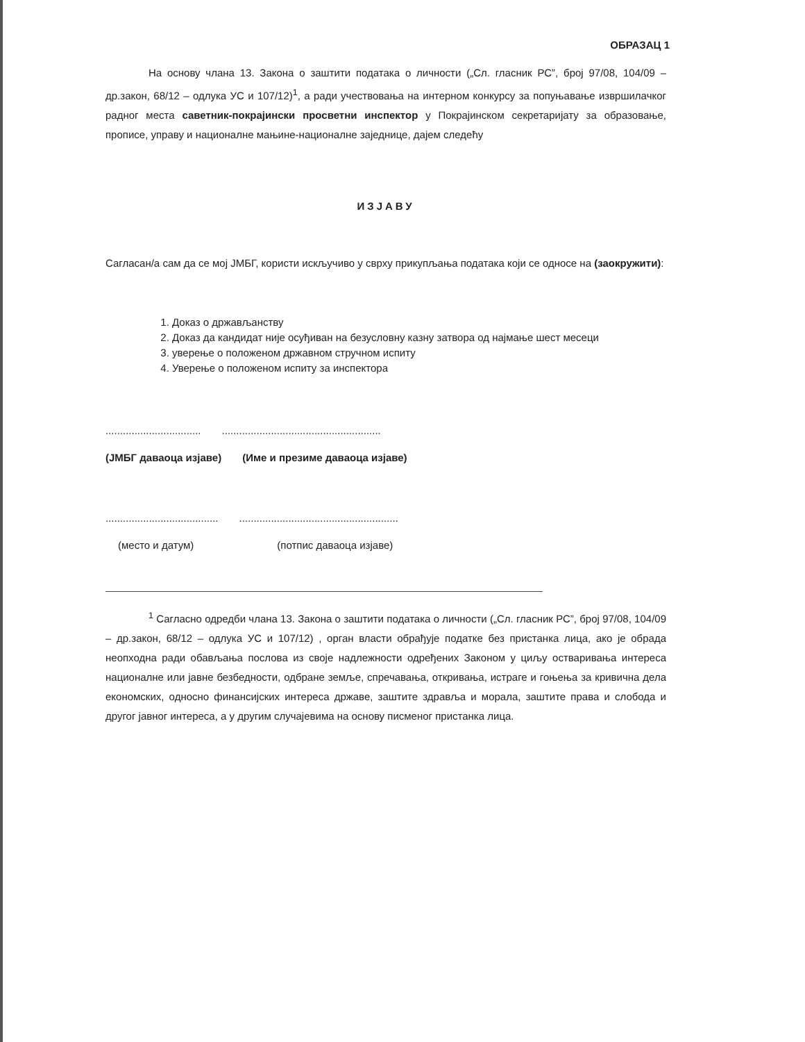ОБРАЗАЦ 1
На основу члана 13. Закона о заштити података о личности („Сл. гласник РС”, број 97/08, 104/09 – др.закон, 68/12 – одлука УС и 107/12)<sup>1</sup>, а ради учествовања на интерном конкурсу за попуњавање извршилачког радног места саветник-покрајински просветни инспектор у Покрајинском секретаријату за образовање, прописе, управу и националне мањине-националне заједнице, дајем следећу
ИЗЈАВУ
Сагласан/а сам да се мој ЈМБГ, користи искључиво у сврху прикупљања података који се односе на (заокружити):
1. Доказ о држављанству
2. Доказ да кандидат није осуђиван на безусловну казну затвора од најмање шест месеци
3. уверење о положеном државном стручном испиту
4. Уверење о положеном испиту за инспектора
........................................................................................
(ЈМБГ даваоца изјаве) (Име и презиме даваоца изјаве)
..............................................................................................
(место и датум) (потпис даваоца изјаве)
<sup>1</sup> Сагласно одредби члана 13. Закона о заштити података о личности („Сл. гласник РС”, број 97/08, 104/09 – др.закон, 68/12 – одлука УС и 107/12) , орган власти обрађује податке без пристанка лица, ако је обрада неопходна ради обављања послова из своје надлежности одређених Законом у циљу остваривања интереса националне или јавне безбедности, одбране земље, спречавања, откривања, истраге и гоњења за кривична дела економских, односно финансијских интереса државе, заштите здравља и морала, заштите права и слобода и другог јавног интереса, а у другим случајевима на основу писменог пристанка лица.